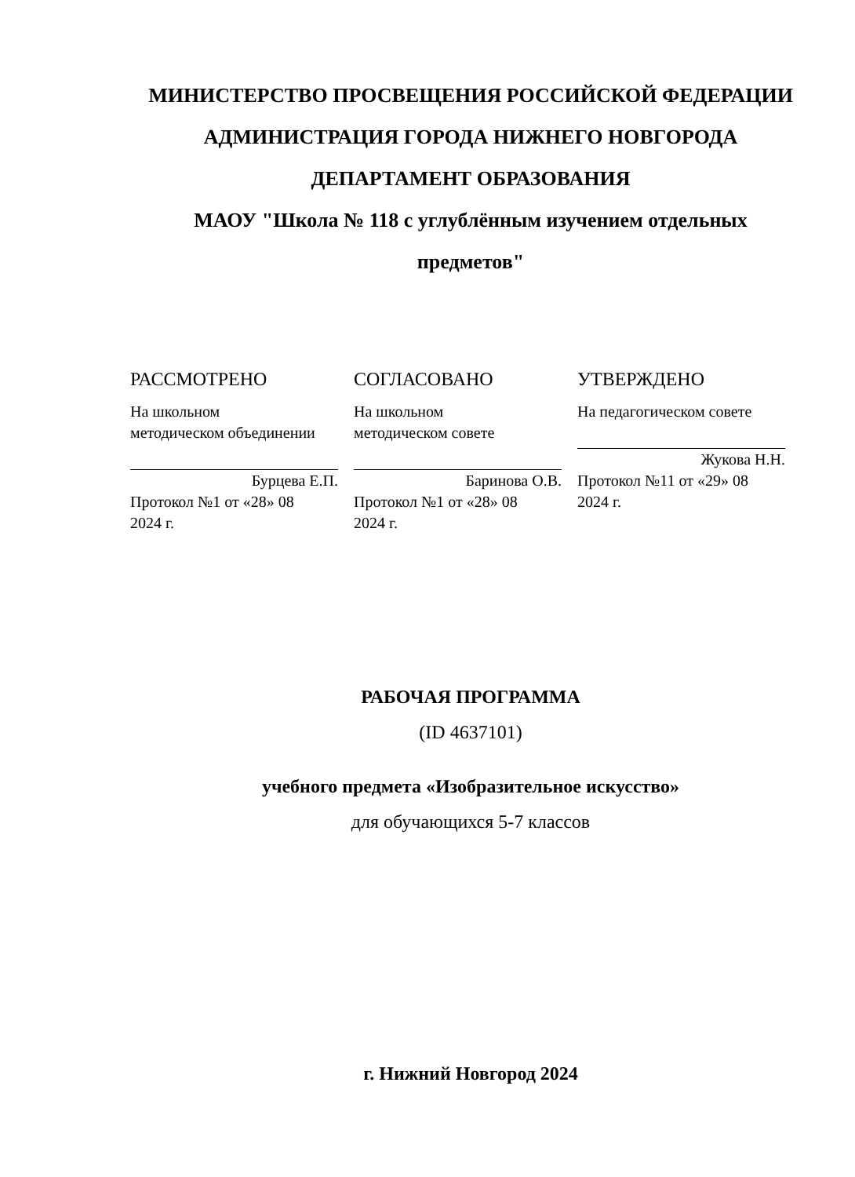МИНИСТЕРСТВО ПРОСВЕЩЕНИЯ РОССИЙСКОЙ ФЕДЕРАЦИИ
АДМИНИСТРАЦИЯ ГОРОДА НИЖНЕГО НОВГОРОДА
ДЕПАРТАМЕНТ ОБРАЗОВАНИЯ
МАОУ "Школа № 118 с углублённым изучением отдельных
предметов"
РАССМОТРЕНО
На школьном
методическом объединении
Бурцева Е.П.
Протокол №1 от «28» 08
2024 г.
СОГЛАСОВАНО
На школьном
методическом совете
Баринова О.В.
Протокол №1 от «28» 08
2024 г.
УТВЕРЖДЕНО
На педагогическом совете
Жукова Н.Н.
Протокол №11 от «29» 08
2024 г.
РАБОЧАЯ ПРОГРАММА
(ID 4637101)
учебного предмета «Изобразительное искусство»
для обучающихся 5-7 классов
г. Нижний Новгород 2024